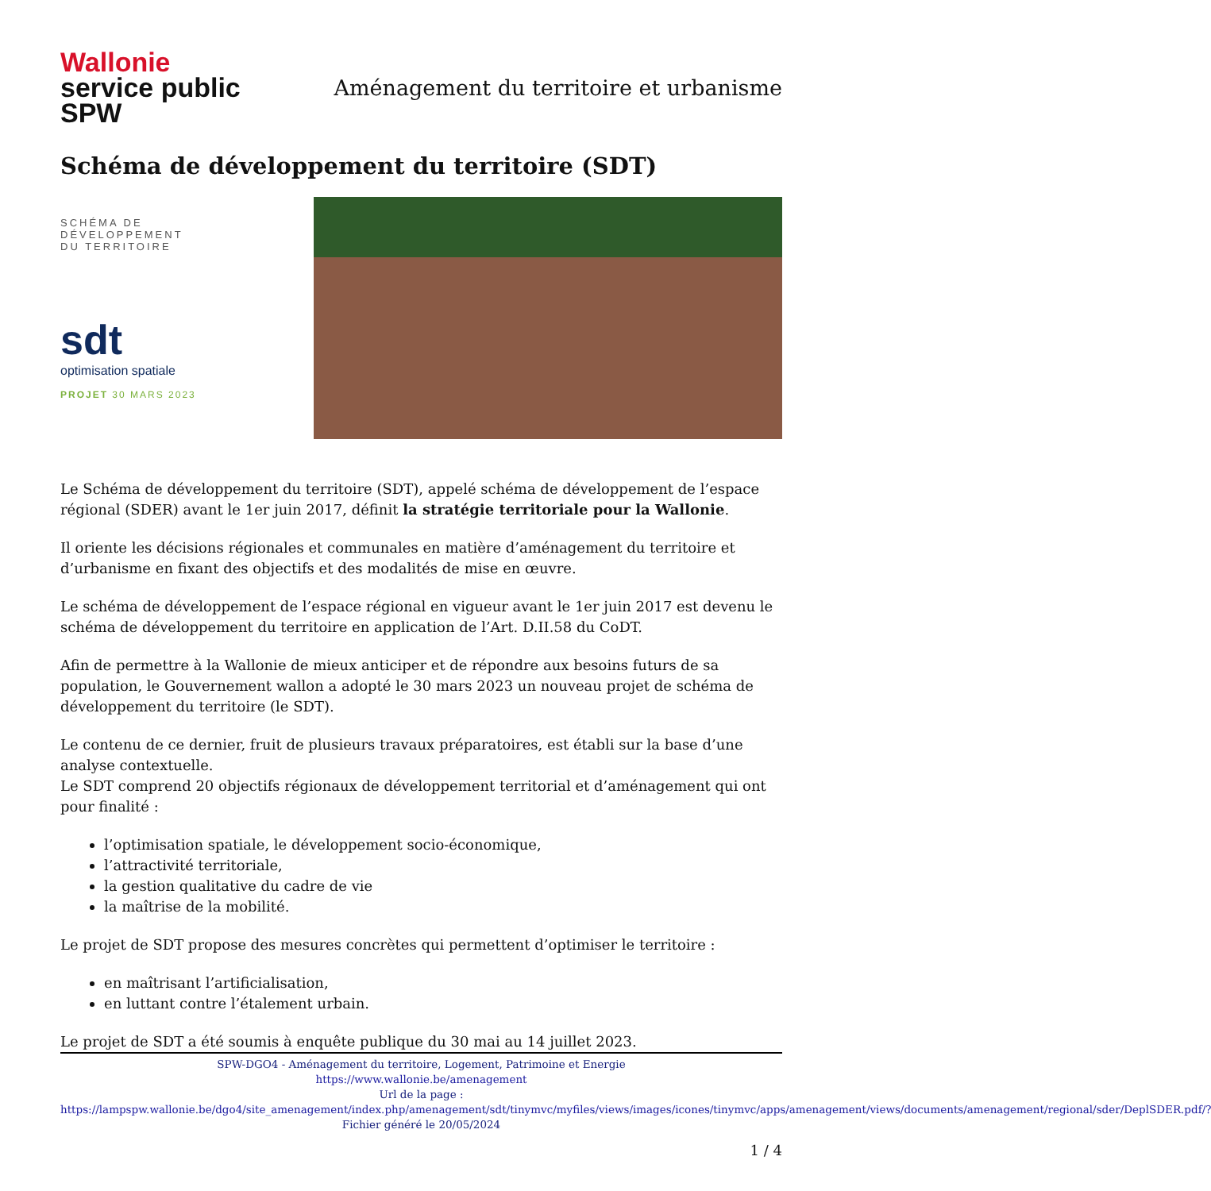Wallonie
service public
SPW
Aménagement du territoire et urbanisme
Schéma de développement du territoire (SDT)
SCHÉMA DE
DÉVELOPPEMENT
DU TERRITOIRE
sdt
optimisation spatiale
PROJET 30 MARS 2023
Le Schéma de développement du territoire (SDT), appelé schéma de développement de l’espace régional (SDER) avant le 1er juin 2017, définit la stratégie territoriale pour la Wallonie.
Il oriente les décisions régionales et communales en matière d’aménagement du territoire et d’urbanisme en fixant des objectifs et des modalités de mise en œuvre.
Le schéma de développement de l’espace régional en vigueur avant le 1er juin 2017 est devenu le schéma de développement du territoire en application de l’Art. D.II.58 du CoDT.
Afin de permettre à la Wallonie de mieux anticiper et de répondre aux besoins futurs de sa population, le Gouvernement wallon a adopté le 30 mars 2023 un nouveau projet de schéma de développement du territoire (le SDT).
Le contenu de ce dernier, fruit de plusieurs travaux préparatoires, est établi sur la base d’une analyse contextuelle.
Le SDT comprend 20 objectifs régionaux de développement territorial et d’aménagement qui ont pour finalité :
l’optimisation spatiale, le développement socio-économique,
l’attractivité territoriale,
la gestion qualitative du cadre de vie
la maîtrise de la mobilité.
Le projet de SDT propose des mesures concrètes qui permettent d’optimiser le territoire :
en maîtrisant l’artificialisation,
en luttant contre l’étalement urbain.
Le projet de SDT a été soumis à enquête publique du 30 mai au 14 juillet 2023.
SPW-DGO4 - Aménagement du territoire, Logement, Patrimoine et Energie
https://www.wallonie.be/amenagement
Url de la page :
https://lampspw.wallonie.be/dgo4/site_amenagement/index.php/amenagement/sdt/tinymvc/myfiles/views/images/icones/tinymvc/apps/amenagement/views/documents/amenagement/regional/sder/DeplSDER.pdf/?
Fichier généré le 20/05/2024
1 / 4